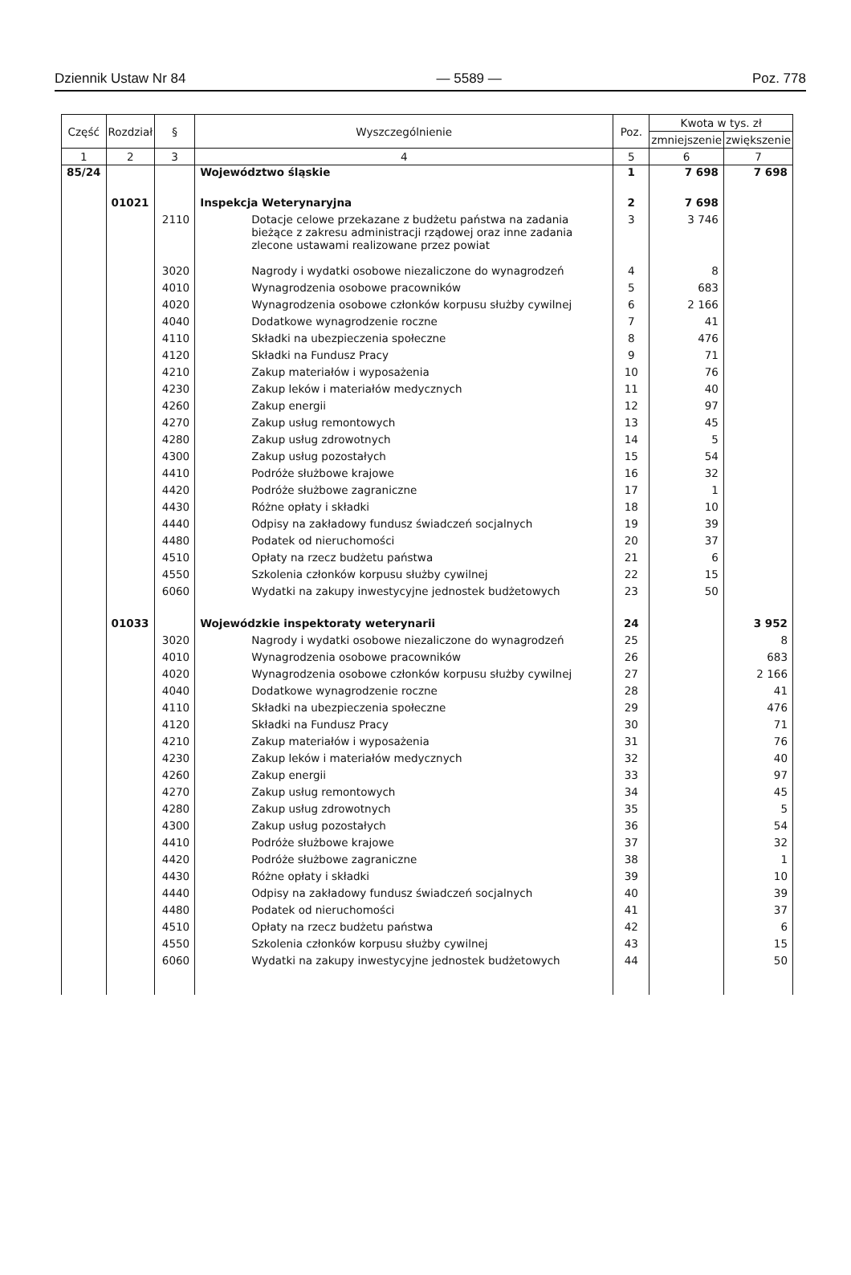Dziennik Ustaw Nr 84 — 5589 — Poz. 778
| Część | Rozdział | § | Wyszczególnienie | Poz. | Kwota w tys. zł | |
| --- | --- | --- | --- | --- | --- | --- |
| | | | | | zmniejszenie | zwiększenie |
| 1 | 2 | 3 | 4 | 5 | 6 | 7 |
| 85/24 | | | Województwo śląskie | 1 | 7 698 | 7 698 |
| | 01021 | | Inspekcja Weterynaryjna | 2 | 7 698 | |
| | | 2110 | Dotacje celowe przekazane z budżetu państwa na zadania bieżące z zakresu administracji rządowej oraz inne zadania zlecone ustawami realizowane przez powiat | 3 | 3 746 | |
| | | 3020 | Nagrody i wydatki osobowe niezaliczone do wynagrodzeń | 4 | 8 | |
| | | 4010 | Wynagrodzenia osobowe pracowników | 5 | 683 | |
| | | 4020 | Wynagrodzenia osobowe członków korpusu służby cywilnej | 6 | 2 166 | |
| | | 4040 | Dodatkowe wynagrodzenie roczne | 7 | 41 | |
| | | 4110 | Składki na ubezpieczenia społeczne | 8 | 476 | |
| | | 4120 | Składki na Fundusz Pracy | 9 | 71 | |
| | | 4210 | Zakup materiałów i wyposażenia | 10 | 76 | |
| | | 4230 | Zakup leków i materiałów medycznych | 11 | 40 | |
| | | 4260 | Zakup energii | 12 | 97 | |
| | | 4270 | Zakup usług remontowych | 13 | 45 | |
| | | 4280 | Zakup usług zdrowotnych | 14 | 5 | |
| | | 4300 | Zakup usług pozostałych | 15 | 54 | |
| | | 4410 | Podróże służbowe krajowe | 16 | 32 | |
| | | 4420 | Podróże służbowe zagraniczne | 17 | 1 | |
| | | 4430 | Różne opłaty i składki | 18 | 10 | |
| | | 4440 | Odpisy na zakładowy fundusz świadczeń socjalnych | 19 | 39 | |
| | | 4480 | Podatek od nieruchomości | 20 | 37 | |
| | | 4510 | Opłaty na rzecz budżetu państwa | 21 | 6 | |
| | | 4550 | Szkolenia członków korpusu służby cywilnej | 22 | 15 | |
| | | 6060 | Wydatki na zakupy inwestycyjne jednostek budżetowych | 23 | 50 | |
| | 01033 | | Wojewódzkie inspektoraty weterynarii | 24 | | 3 952 |
| | | 3020 | Nagrody i wydatki osobowe niezaliczone do wynagrodzeń | 25 | | 8 |
| | | 4010 | Wynagrodzenia osobowe pracowników | 26 | | 683 |
| | | 4020 | Wynagrodzenia osobowe członków korpusu służby cywilnej | 27 | | 2 166 |
| | | 4040 | Dodatkowe wynagrodzenie roczne | 28 | | 41 |
| | | 4110 | Składki na ubezpieczenia społeczne | 29 | | 476 |
| | | 4120 | Składki na Fundusz Pracy | 30 | | 71 |
| | | 4210 | Zakup materiałów i wyposażenia | 31 | | 76 |
| | | 4230 | Zakup leków i materiałów medycznych | 32 | | 40 |
| | | 4260 | Zakup energii | 33 | | 97 |
| | | 4270 | Zakup usług remontowych | 34 | | 45 |
| | | 4280 | Zakup usług zdrowotnych | 35 | | 5 |
| | | 4300 | Zakup usług pozostałych | 36 | | 54 |
| | | 4410 | Podróże służbowe krajowe | 37 | | 32 |
| | | 4420 | Podróże służbowe zagraniczne | 38 | | 1 |
| | | 4430 | Różne opłaty i składki | 39 | | 10 |
| | | 4440 | Odpisy na zakładowy fundusz świadczeń socjalnych | 40 | | 39 |
| | | 4480 | Podatek od nieruchomości | 41 | | 37 |
| | | 4510 | Opłaty na rzecz budżetu państwa | 42 | | 6 |
| | | 4550 | Szkolenia członków korpusu służby cywilnej | 43 | | 15 |
| | | 6060 | Wydatki na zakupy inwestycyjne jednostek budżetowych | 44 | | 50 |